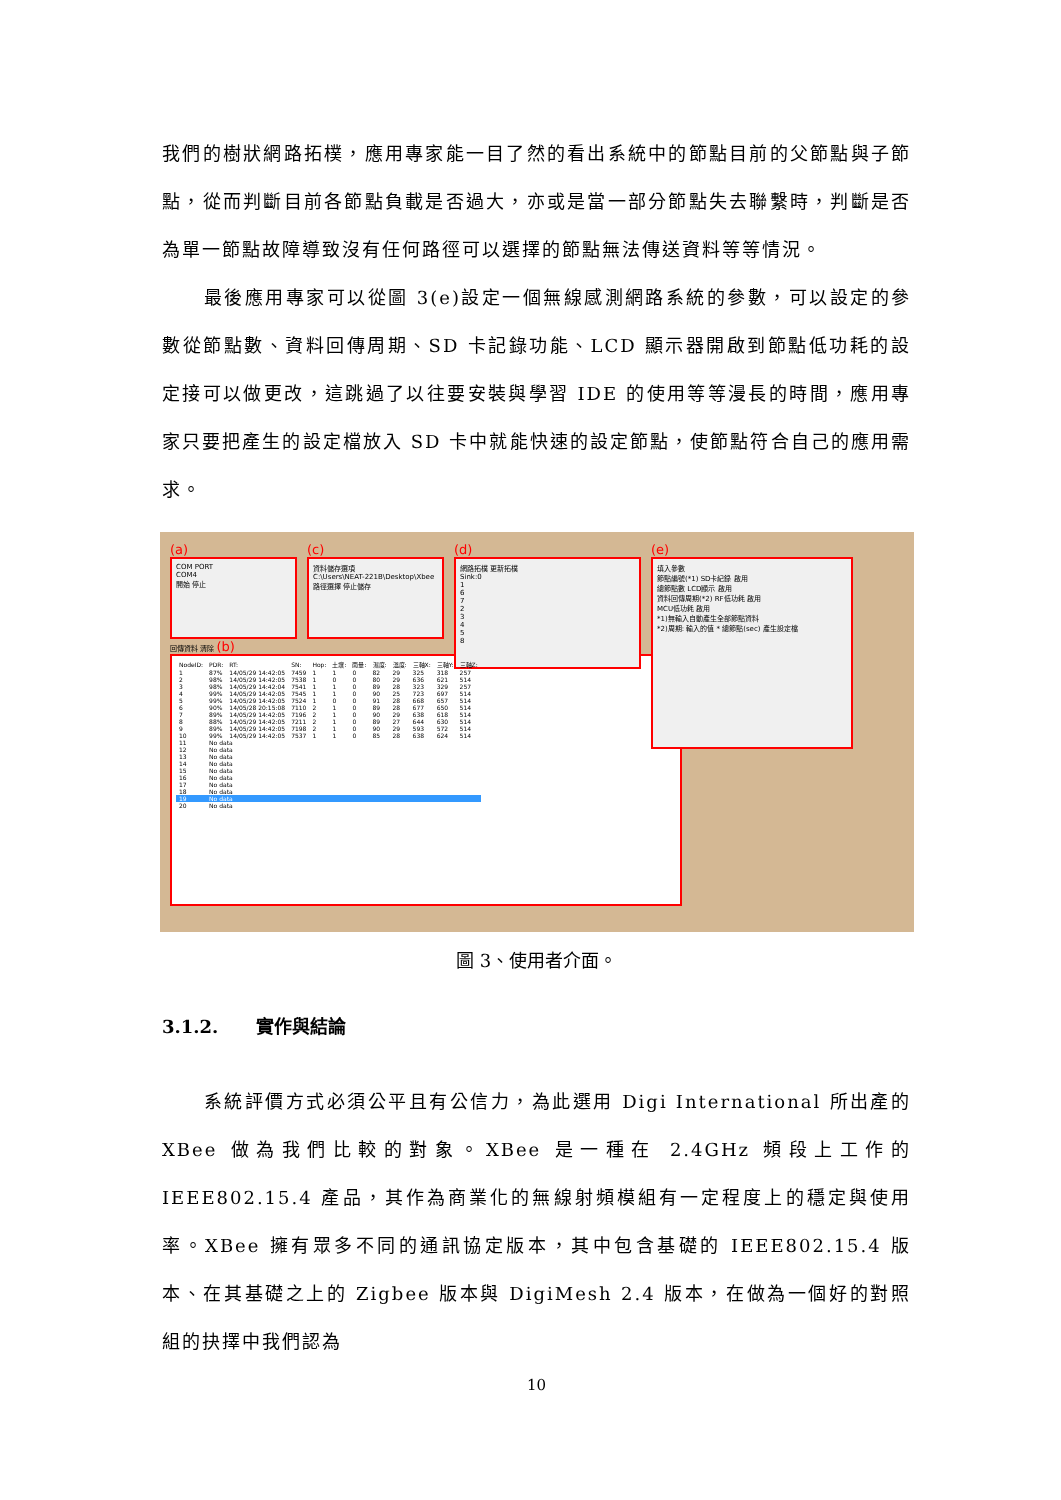我們的樹狀網路拓樸，應用專家能一目了然的看出系統中的節點目前的父節點與子節點，從而判斷目前各節點負載是否過大，亦或是當一部分節點失去聯繫時，判斷是否為單一節點故障導致沒有任何路徑可以選擇的節點無法傳送資料等等情況。
最後應用專家可以從圖 3(e)設定一個無線感測網路系統的參數，可以設定的參數從節點數、資料回傳周期、SD 卡記錄功能、LCD 顯示器開啟到節點低功耗的設定接可以做更改，這跳過了以往要安裝與學習 IDE 的使用等等漫長的時間，應用專家只要把產生的設定檔放入 SD 卡中就能快速的設定節點，使節點符合自己的應用需求。
(a)
COM PORT
COM4
開始 停止
(c)
資料儲存選項
C:\Users\NEAT-221B\Desktop\Xbee
路徑選擇 停止儲存
(d)
網路拓樸 更新拓樸
Sink:0
1
6
7
2
3
4
5
8
(e)
填入參數
節點編號(*1) SD卡紀錄 啟用
總節點數 LCD顯示 啟用
資料回傳周期(*2) RF低功耗 啟用
MCU低功耗 啟用
*1)無輸入自動產生全部節點資料
*2)周期: 輸入的值 * 總節點(sec) 產生設定檔
回傳資料 清除 (b)
| NodeID: | PDR: | RT: | SN: | Hop: | 土壤: | 雨量: | 濕度: | 溫度: | 三軸X: | 三軸Y: | 三軸Z: |
| --- | --- | --- | --- | --- | --- | --- | --- | --- | --- | --- | --- |
| 1 | 87% | 14/05/29 14:42:05 | 7459 | 1 | 1 | 0 | 82 | 29 | 325 | 318 | 257 |
| 2 | 98% | 14/05/29 14:42:05 | 7538 | 1 | 0 | 0 | 80 | 29 | 636 | 621 | 514 |
| 3 | 98% | 14/05/29 14:42:04 | 7541 | 1 | 1 | 0 | 89 | 28 | 323 | 329 | 257 |
| 4 | 99% | 14/05/29 14:42:05 | 7545 | 1 | 1 | 0 | 90 | 25 | 723 | 697 | 514 |
| 5 | 99% | 14/05/29 14:42:05 | 7524 | 1 | 0 | 0 | 91 | 28 | 668 | 657 | 514 |
| 6 | 90% | 14/05/28 20:15:08 | 7110 | 2 | 1 | 0 | 89 | 28 | 677 | 650 | 514 |
| 7 | 89% | 14/05/29 14:42:05 | 7196 | 2 | 1 | 0 | 90 | 29 | 638 | 618 | 514 |
| 8 | 88% | 14/05/29 14:42:05 | 7211 | 2 | 1 | 0 | 89 | 27 | 644 | 630 | 514 |
| 9 | 89% | 14/05/29 14:42:05 | 7198 | 2 | 1 | 0 | 90 | 29 | 593 | 572 | 514 |
| 10 | 99% | 14/05/29 14:42:05 | 7537 | 1 | 1 | 0 | 85 | 28 | 638 | 624 | 514 |
| 11 | No data | | | | | | | | | | |
| 12 | No data | | | | | | | | | | |
| 13 | No data | | | | | | | | | | |
| 14 | No data | | | | | | | | | | |
| 15 | No data | | | | | | | | | | |
| 16 | No data | | | | | | | | | | |
| 17 | No data | | | | | | | | | | |
| 18 | No data | | | | | | | | | | |
| 19 | No data | | | | | | | | | | |
| 20 | No data | | | | | | | | | | |
圖 3、使用者介面。
3.1.2. 實作與結論
系統評價方式必須公平且有公信力，為此選用 Digi International 所出產的 XBee 做為我們比較的對象。XBee 是一種在 2.4GHz 頻段上工作的 IEEE802.15.4 產品，其作為商業化的無線射頻模組有一定程度上的穩定與使用率。XBee 擁有眾多不同的通訊協定版本，其中包含基礎的 IEEE802.15.4 版本、在其基礎之上的 Zigbee 版本與 DigiMesh 2.4 版本，在做為一個好的對照組的抉擇中我們認為
10